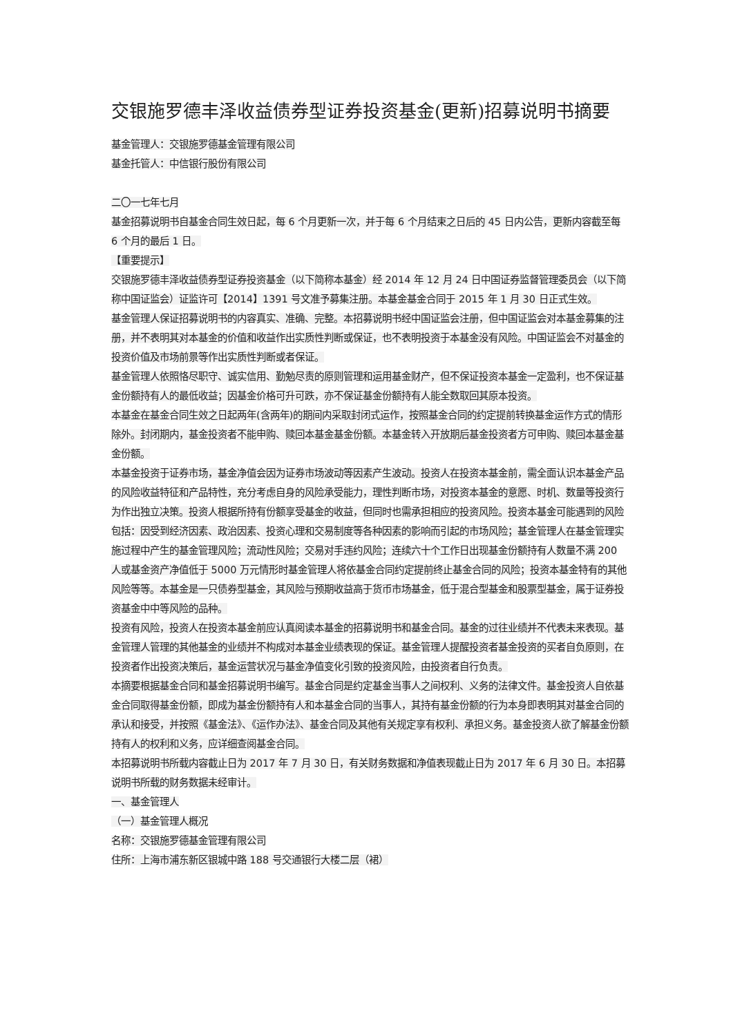交银施罗德丰泽收益债券型证券投资基金(更新)招募说明书摘要
基金管理人：交银施罗德基金管理有限公司
基金托管人：中信银行股份有限公司
二〇一七年七月
基金招募说明书自基金合同生效日起，每 6 个月更新一次，并于每 6 个月结束之日后的 45 日内公告，更新内容截至每 6 个月的最后 1 日。
【重要提示】
交银施罗德丰泽收益债券型证券投资基金（以下简称本基金）经 2014 年 12 月 24 日中国证券监督管理委员会（以下简称中国证监会）证监许可【2014】1391 号文准予募集注册。本基金基金合同于 2015 年 1 月 30 日正式生效。
基金管理人保证招募说明书的内容真实、准确、完整。本招募说明书经中国证监会注册，但中国证监会对本基金募集的注册，并不表明其对本基金的价值和收益作出实质性判断或保证，也不表明投资于本基金没有风险。中国证监会不对基金的投资价值及市场前景等作出实质性判断或者保证。
基金管理人依照恪尽职守、诚实信用、勤勉尽责的原则管理和运用基金财产，但不保证投资本基金一定盈利，也不保证基金份额持有人的最低收益；因基金价格可升可跌，亦不保证基金份额持有人能全数取回其原本投资。
本基金在基金合同生效之日起两年(含两年)的期间内采取封闭式运作，按照基金合同的约定提前转换基金运作方式的情形除外。封闭期内，基金投资者不能申购、赎回本基金基金份额。本基金转入开放期后基金投资者方可申购、赎回本基金基金份额。
本基金投资于证券市场，基金净值会因为证券市场波动等因素产生波动。投资人在投资本基金前，需全面认识本基金产品的风险收益特征和产品特性，充分考虑自身的风险承受能力，理性判断市场，对投资本基金的意愿、时机、数量等投资行为作出独立决策。投资人根据所持有份额享受基金的收益，但同时也需承担相应的投资风险。投资本基金可能遇到的风险包括：因受到经济因素、政治因素、投资心理和交易制度等各种因素的影响而引起的市场风险；基金管理人在基金管理实施过程中产生的基金管理风险；流动性风险；交易对手违约风险；连续六十个工作日出现基金份额持有人数量不满 200 人或基金资产净值低于 5000 万元情形时基金管理人将依基金合同约定提前终止基金合同的风险；投资本基金特有的其他风险等等。本基金是一只债券型基金，其风险与预期收益高于货币市场基金，低于混合型基金和股票型基金，属于证券投资基金中中等风险的品种。
投资有风险，投资人在投资本基金前应认真阅读本基金的招募说明书和基金合同。基金的过往业绩并不代表未来表现。基金管理人管理的其他基金的业绩并不构成对本基金业绩表现的保证。基金管理人提醒投资者基金投资的买者自负原则，在投资者作出投资决策后，基金运营状况与基金净值变化引致的投资风险，由投资者自行负责。
本摘要根据基金合同和基金招募说明书编写。基金合同是约定基金当事人之间权利、义务的法律文件。基金投资人自依基金合同取得基金份额，即成为基金份额持有人和本基金合同的当事人，其持有基金份额的行为本身即表明其对基金合同的承认和接受，并按照《基金法》、《运作办法》、基金合同及其他有关规定享有权利、承担义务。基金投资人欲了解基金份额持有人的权利和义务，应详细查阅基金合同。
本招募说明书所载内容截止日为 2017 年 7 月 30 日，有关财务数据和净值表现截止日为 2017 年 6 月 30 日。本招募说明书所载的财务数据未经审计。
一、基金管理人
（一）基金管理人概况
名称：交银施罗德基金管理有限公司
住所：上海市浦东新区银城中路 188 号交通银行大楼二层（裙）